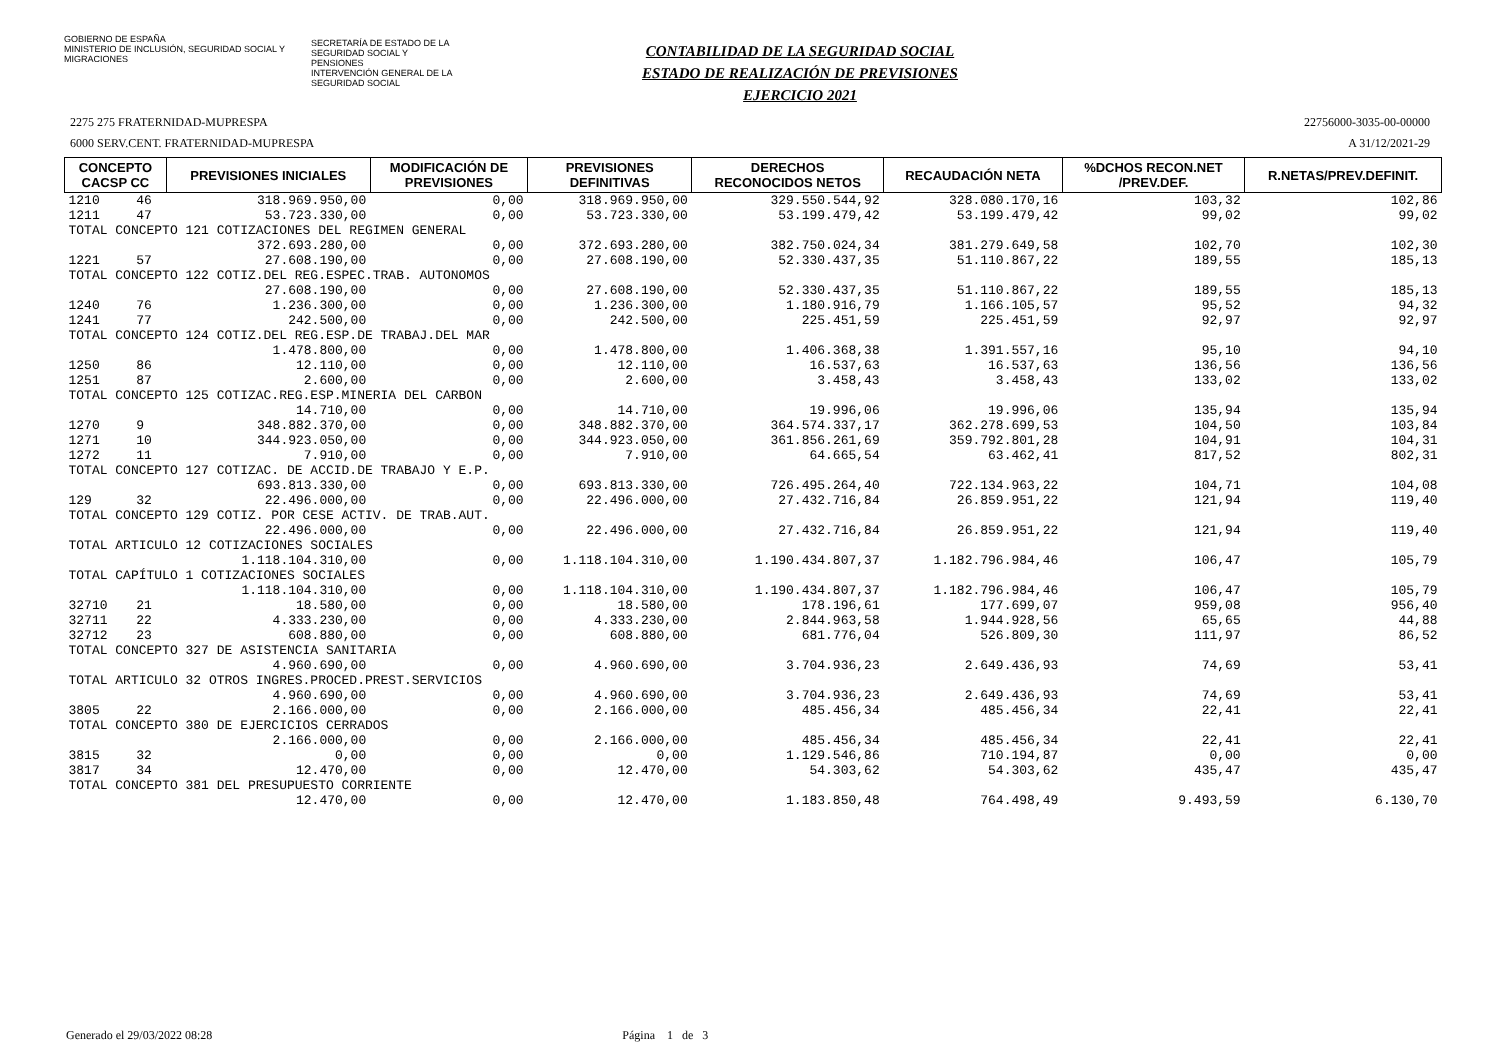GOBIERNO DE ESPAÑA
MINISTERIO DE INCLUSIÓN, SEGURIDAD SOCIAL Y MIGRACIONES
SECRETARÍA DE ESTADO DE LA SEGURIDAD SOCIAL Y PENSIONES
INTERVENCIÓN GENERAL DE LA SEGURIDAD SOCIAL
CONTABILIDAD DE LA SEGURIDAD SOCIAL
ESTADO DE REALIZACIÓN DE PREVISIONES
EJERCICIO 2021
2275 275 FRATERNIDAD-MUPRESPA 22756000-3035-00-00000
6000 SERV.CENT. FRATERNIDAD-MUPRESPA A 31/12/2021-29
| CONCEPTO CACSP CC | | PREVISIONES INICIALES | MODIFICACIÓN DE PREVISIONES | PREVISIONES DEFINITIVAS | DERECHOS RECONOCIDOS NETOS | RECAUDACIÓN NETA | %DCHOS RECON.NET /PREV.DEF. | R.NETAS/PREV.DEFINIT. |
| --- | --- | --- | --- | --- | --- | --- | --- | --- |
| 1210 | 46 | 318.969.950,00 | 0,00 | 318.969.950,00 | 329.550.544,92 | 328.080.170,16 | 103,32 | 102,86 |
| 1211 | 47 | 53.723.330,00 | 0,00 | 53.723.330,00 | 53.199.479,42 | 53.199.479,42 | 99,02 | 99,02 |
| TOTAL CONCEPTO 121 COTIZACIONES DEL REGIMEN GENERAL | | | | | | | | |
| | | 372.693.280,00 | 0,00 | 372.693.280,00 | 382.750.024,34 | 381.279.649,58 | 102,70 | 102,30 |
| 1221 | 57 | 27.608.190,00 | 0,00 | 27.608.190,00 | 52.330.437,35 | 51.110.867,22 | 189,55 | 185,13 |
| TOTAL CONCEPTO 122 COTIZ.DEL REG.ESPEC.TRAB. AUTONOMOS | | | | | | | | |
| | | 27.608.190,00 | 0,00 | 27.608.190,00 | 52.330.437,35 | 51.110.867,22 | 189,55 | 185,13 |
| 1240 | 76 | 1.236.300,00 | 0,00 | 1.236.300,00 | 1.180.916,79 | 1.166.105,57 | 95,52 | 94,32 |
| 1241 | 77 | 242.500,00 | 0,00 | 242.500,00 | 225.451,59 | 225.451,59 | 92,97 | 92,97 |
| TOTAL CONCEPTO 124 COTIZ.DEL REG.ESP.DE TRABAJ.DEL MAR | | | | | | | | |
| | | 1.478.800,00 | 0,00 | 1.478.800,00 | 1.406.368,38 | 1.391.557,16 | 95,10 | 94,10 |
| 1250 | 86 | 12.110,00 | 0,00 | 12.110,00 | 16.537,63 | 16.537,63 | 136,56 | 136,56 |
| 1251 | 87 | 2.600,00 | 0,00 | 2.600,00 | 3.458,43 | 3.458,43 | 133,02 | 133,02 |
| TOTAL CONCEPTO 125 COTIZAC.REG.ESP.MINERIA DEL CARBON | | | | | | | | |
| | | 14.710,00 | 0,00 | 14.710,00 | 19.996,06 | 19.996,06 | 135,94 | 135,94 |
| 1270 | 9 | 348.882.370,00 | 0,00 | 348.882.370,00 | 364.574.337,17 | 362.278.699,53 | 104,50 | 103,84 |
| 1271 | 10 | 344.923.050,00 | 0,00 | 344.923.050,00 | 361.856.261,69 | 359.792.801,28 | 104,91 | 104,31 |
| 1272 | 11 | 7.910,00 | 0,00 | 7.910,00 | 64.665,54 | 63.462,41 | 817,52 | 802,31 |
| TOTAL CONCEPTO 127 COTIZAC. DE ACCID.DE TRABAJO Y E.P. | | | | | | | | |
| | | 693.813.330,00 | 0,00 | 693.813.330,00 | 726.495.264,40 | 722.134.963,22 | 104,71 | 104,08 |
| 129 | 32 | 22.496.000,00 | 0,00 | 22.496.000,00 | 27.432.716,84 | 26.859.951,22 | 121,94 | 119,40 |
| TOTAL CONCEPTO 129 COTIZ. POR CESE ACTIV. DE TRAB.AUT. | | | | | | | | |
| | | 22.496.000,00 | 0,00 | 22.496.000,00 | 27.432.716,84 | 26.859.951,22 | 121,94 | 119,40 |
| TOTAL ARTICULO 12 COTIZACIONES SOCIALES | | | | | | | | |
| | | 1.118.104.310,00 | 0,00 | 1.118.104.310,00 | 1.190.434.807,37 | 1.182.796.984,46 | 106,47 | 105,79 |
| TOTAL CAPÍTULO 1 COTIZACIONES SOCIALES | | | | | | | | |
| | | 1.118.104.310,00 | 0,00 | 1.118.104.310,00 | 1.190.434.807,37 | 1.182.796.984,46 | 106,47 | 105,79 |
| 32710 | 21 | 18.580,00 | 0,00 | 18.580,00 | 178.196,61 | 177.699,07 | 959,08 | 956,40 |
| 32711 | 22 | 4.333.230,00 | 0,00 | 4.333.230,00 | 2.844.963,58 | 1.944.928,56 | 65,65 | 44,88 |
| 32712 | 23 | 608.880,00 | 0,00 | 608.880,00 | 681.776,04 | 526.809,30 | 111,97 | 86,52 |
| TOTAL CONCEPTO 327 DE ASISTENCIA SANITARIA | | | | | | | | |
| | | 4.960.690,00 | 0,00 | 4.960.690,00 | 3.704.936,23 | 2.649.436,93 | 74,69 | 53,41 |
| TOTAL ARTICULO 32 OTROS INGRES.PROCED.PREST.SERVICIOS | | | | | | | | |
| | | 4.960.690,00 | 0,00 | 4.960.690,00 | 3.704.936,23 | 2.649.436,93 | 74,69 | 53,41 |
| 3805 | 22 | 2.166.000,00 | 0,00 | 2.166.000,00 | 485.456,34 | 485.456,34 | 22,41 | 22,41 |
| TOTAL CONCEPTO 380 DE EJERCICIOS CERRADOS | | | | | | | | |
| | | 2.166.000,00 | 0,00 | 2.166.000,00 | 485.456,34 | 485.456,34 | 22,41 | 22,41 |
| 3815 | 32 | 0,00 | 0,00 | 0,00 | 1.129.546,86 | 710.194,87 | 0,00 | 0,00 |
| 3817 | 34 | 12.470,00 | 0,00 | 12.470,00 | 54.303,62 | 54.303,62 | 435,47 | 435,47 |
| TOTAL CONCEPTO 381 DEL PRESUPUESTO CORRIENTE | | | | | | | | |
| | | 12.470,00 | 0,00 | 12.470,00 | 1.183.850,48 | 764.498,49 | 9.493,59 | 6.130,70 |
Generado el 29/03/2022 08:28 Página 1 de 3